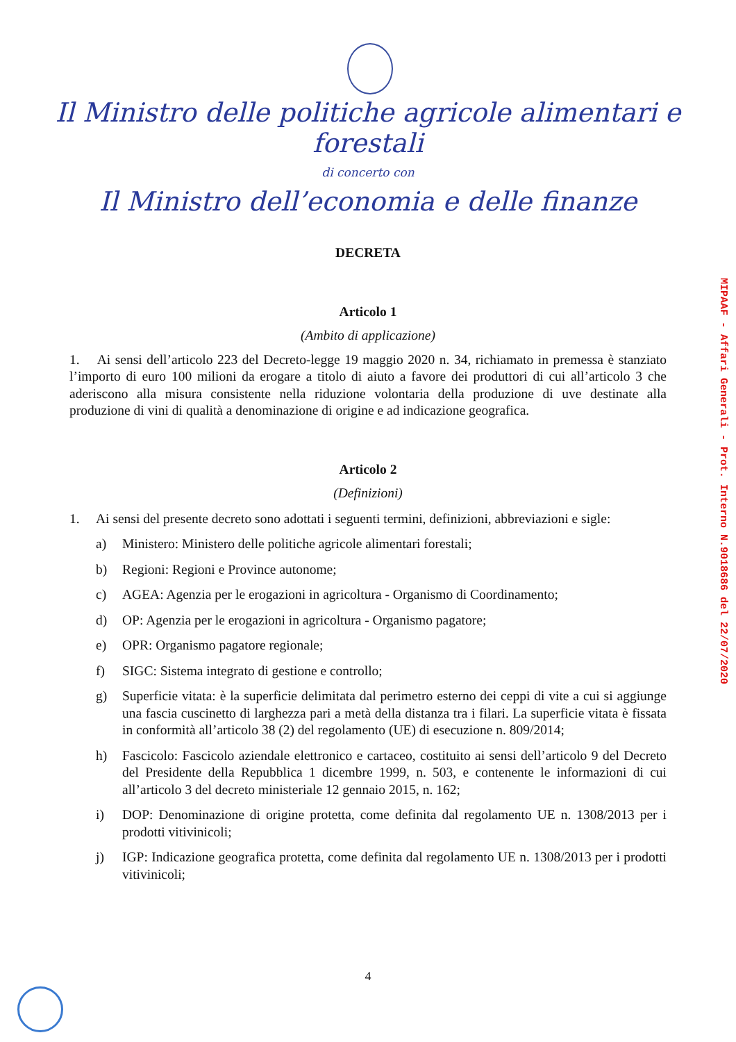Il Ministro delle politiche agricole alimentari e forestali
di concerto con
Il Ministro dell’economia e delle finanze
DECRETA
Articolo 1
(Ambito di applicazione)
1. Ai sensi dell’articolo 223 del Decreto-legge 19 maggio 2020 n. 34, richiamato in premessa è stanziato l’importo di euro 100 milioni da erogare a titolo di aiuto a favore dei produttori di cui all’articolo 3 che aderiscono alla misura consistente nella riduzione volontaria della produzione di uve destinate alla produzione di vini di qualità a denominazione di origine e ad indicazione geografica.
Articolo 2
(Definizioni)
1. Ai sensi del presente decreto sono adottati i seguenti termini, definizioni, abbreviazioni e sigle:
a) Ministero: Ministero delle politiche agricole alimentari forestali;
b) Regioni: Regioni e Province autonome;
c) AGEA: Agenzia per le erogazioni in agricoltura - Organismo di Coordinamento;
d) OP: Agenzia per le erogazioni in agricoltura - Organismo pagatore;
e) OPR: Organismo pagatore regionale;
f) SIGC: Sistema integrato di gestione e controllo;
g) Superficie vitata: è la superficie delimitata dal perimetro esterno dei ceppi di vite a cui si aggiunge una fascia cuscinetto di larghezza pari a metà della distanza tra i filari. La superficie vitata è fissata in conformità all’articolo 38 (2) del regolamento (UE) di esecuzione n. 809/2014;
h) Fascicolo: Fascicolo aziendale elettronico e cartaceo, costituito ai sensi dell’articolo 9 del Decreto del Presidente della Repubblica 1 dicembre 1999, n. 503, e contenente le informazioni di cui all’articolo 3 del decreto ministeriale 12 gennaio 2015, n. 162;
i) DOP: Denominazione di origine protetta, come definita dal regolamento UE n. 1308/2013 per i prodotti vitivinicoli;
j) IGP: Indicazione geografica protetta, come definita dal regolamento UE n. 1308/2013 per i prodotti vitivinicoli;
MIPAAF - Affari Generali - Prot. Interno N.9018686 del 22/07/2020
4